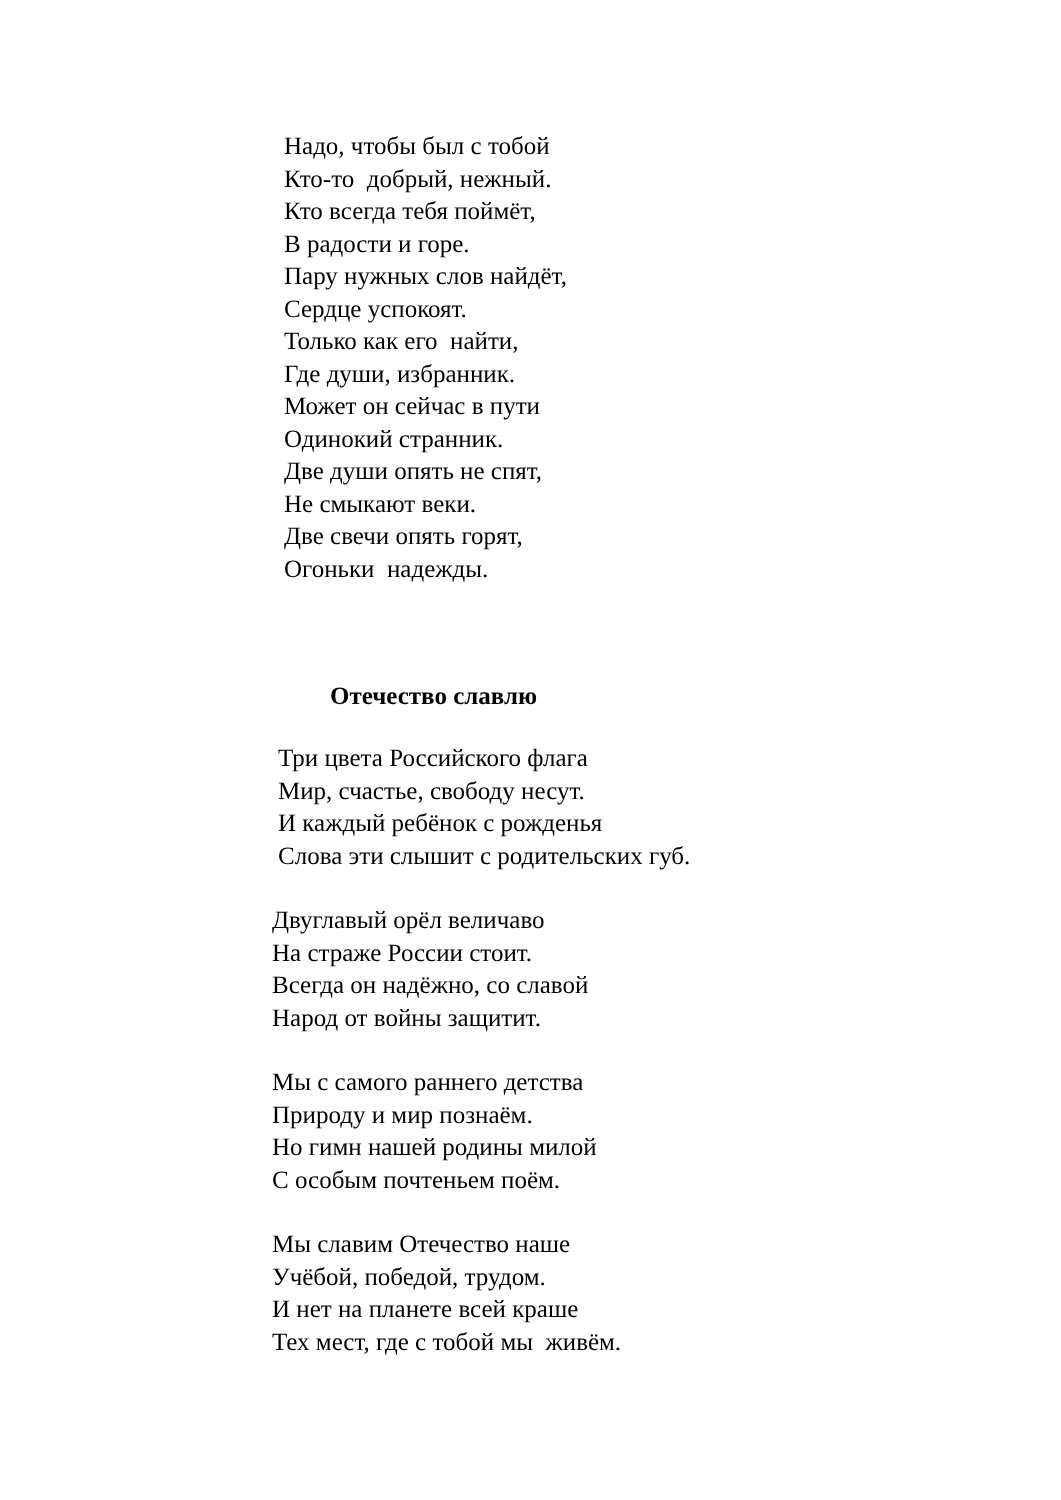Надо, чтобы был с тобой
Кто-то добрый, нежный.
Кто всегда тебя поймёт,
В радости и горе.
Пару нужных слов найдёт,
Сердце успокоят.
Только как его найти,
Где души, избранник.
Может он сейчас в пути
Одинокий странник.
Две души опять не спят,
Не смыкают веки.
Две свечи опять горят,
Огоньки надежды.
Отечество славлю
Три цвета Российского флага
Мир, счастье, свободу несут.
И каждый ребёнок с рожденья
Слова эти слышит с родительских губ.
Двуглавый орёл величаво
На страже России стоит.
Всегда он надёжно, со славой
Народ от войны защитит.
Мы с самого раннего детства
Природу и мир познаём.
Но гимн нашей родины милой
С особым почтеньем поём.
Мы славим Отечество наше
Учёбой, победой, трудом.
И нет на планете всей краше
Тех мест, где с тобой мы живём.